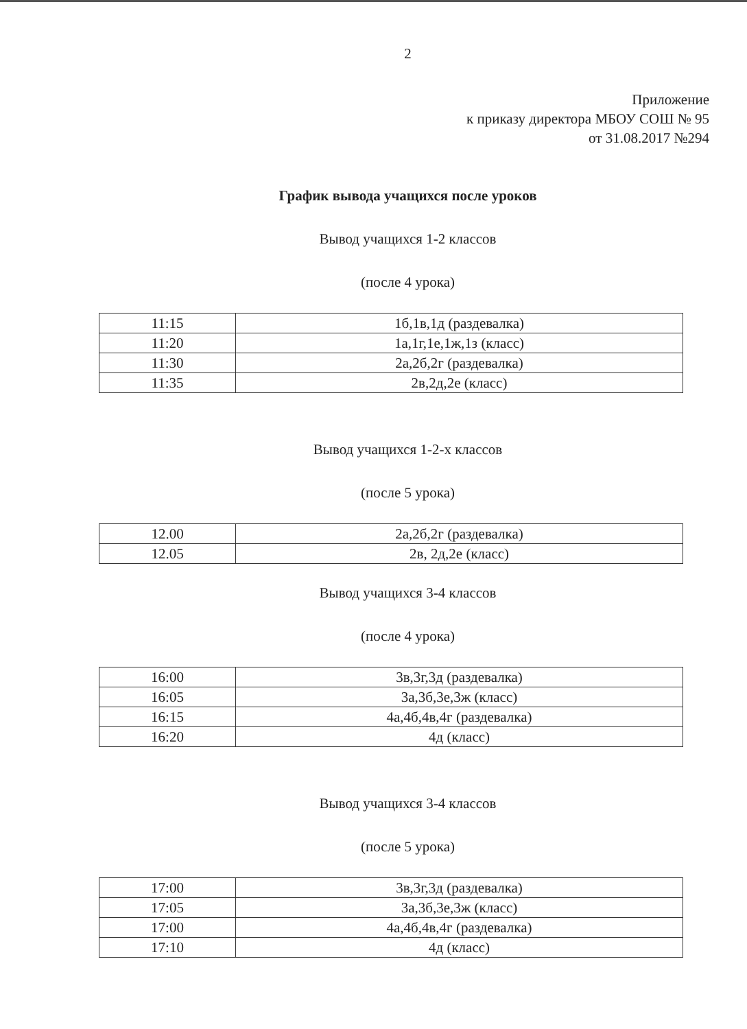2
Приложение
к приказу директора МБОУ СОШ № 95
от 31.08.2017 №294
График вывода учащихся после уроков
Вывод учащихся 1-2 классов
(после 4 урока)
| 11:15 | 1б,1в,1д (раздевалка) |
| 11:20 | 1а,1г,1е,1ж,1з (класс) |
| 11:30 | 2а,2б,2г (раздевалка) |
| 11:35 | 2в,2д,2е (класс) |
Вывод учащихся 1-2-х классов
(после 5 урока)
| 12.00 | 2а,2б,2г (раздевалка) |
| 12.05 | 2в, 2д,2е (класс) |
Вывод учащихся 3-4 классов
(после 4 урока)
| 16:00 | 3в,3г,3д (раздевалка) |
| 16:05 | 3а,3б,3е,3ж (класс) |
| 16:15 | 4а,4б,4в,4г (раздевалка) |
| 16:20 | 4д (класс) |
Вывод учащихся 3-4 классов
(после 5 урока)
| 17:00 | 3в,3г,3д (раздевалка) |
| 17:05 | 3а,3б,3е,3ж (класс) |
| 17:00 | 4а,4б,4в,4г (раздевалка) |
| 17:10 | 4д (класс) |